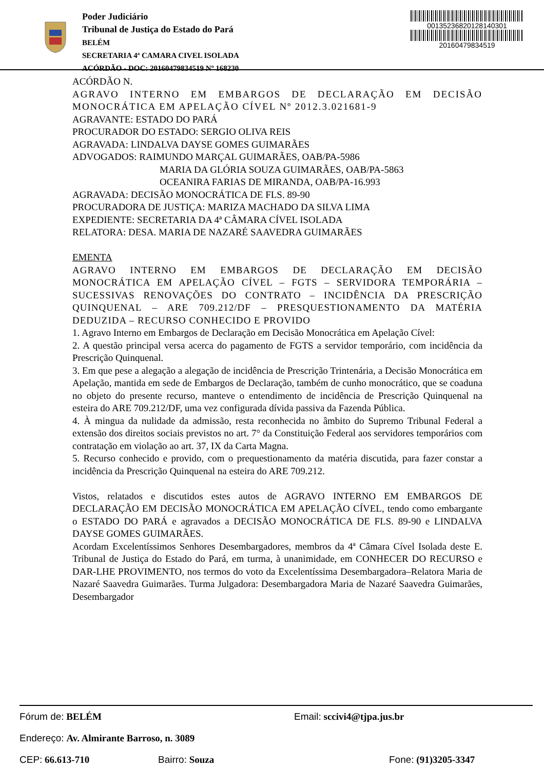Poder Judiciário
Tribunal de Justiça do Estado do Pará
BELÉM
SECRETARIA 4ª CAMARA CIVEL ISOLADA
ACÓRDÃO - DOC: 20160479834519 Nº 168230
00135236820128140301
20160479834519
ACÓRDÃO N.
AGRAVO INTERNO EM EMBARGOS DE DECLARAÇÃO EM DECISÃO MONOCRÁTICA EM APELAÇÃO CÍVEL Nº 2012.3.021681-9
AGRAVANTE: ESTADO DO PARÁ
PROCURADOR DO ESTADO: SERGIO OLIVA REIS
AGRAVADA: LINDALVA DAYSE GOMES GUIMARÃES
ADVOGADOS: RAIMUNDO MARÇAL GUIMARÃES, OAB/PA-5986
MARIA DA GLÓRIA SOUZA GUIMARÃES, OAB/PA-5863
OCEANIRA FARIAS DE MIRANDA, OAB/PA-16.993
AGRAVADA: DECISÃO MONOCRÁTICA DE FLS. 89-90
PROCURADORA DE JUSTIÇA: MARIZA MACHADO DA SILVA LIMA
EXPEDIENTE: SECRETARIA DA 4ª CÂMARA CÍVEL ISOLADA
RELATORA: DESA. MARIA DE NAZARÉ SAAVEDRA GUIMARÃES
EMENTA
AGRAVO INTERNO EM EMBARGOS DE DECLARAÇÃO EM DECISÃO MONOCRÁTICA EM APELAÇÃO CÍVEL – FGTS – SERVIDORA TEMPORÁRIA – SUCESSIVAS RENOVAÇÕES DO CONTRATO – INCIDÊNCIA DA PRESCRIÇÃO QUINQUENAL – ARE 709.212/DF – PRESQUESTIONAMENTO DA MATÉRIA DEDUZIDA – RECURSO CONHECIDO E PROVIDO
1. Agravo Interno em Embargos de Declaração em Decisão Monocrática em Apelação Cível:
2. A questão principal versa acerca do pagamento de FGTS a servidor temporário, com incidência da Prescrição Quinquenal.
3. Em que pese a alegação a alegação de incidência de Prescrição Trintenária, a Decisão Monocrática em Apelação, mantida em sede de Embargos de Declaração, também de cunho monocrático, que se coaduna no objeto do presente recurso, manteve o entendimento de incidência de Prescrição Quinquenal na esteira do ARE 709.212/DF, uma vez configurada dívida passiva da Fazenda Pública.
4. À mingua da nulidade da admissão, resta reconhecida no âmbito do Supremo Tribunal Federal a extensão dos direitos sociais previstos no art. 7° da Constituição Federal aos servidores temporários com contratação em violação ao art. 37, IX da Carta Magna.
5. Recurso conhecido e provido, com o prequestionamento da matéria discutida, para fazer constar a incidência da Prescrição Quinquenal na esteira do ARE 709.212.
Vistos, relatados e discutidos estes autos de AGRAVO INTERNO EM EMBARGOS DE DECLARAÇÃO EM DECISÃO MONOCRÁTICA EM APELAÇÃO CÍVEL, tendo como embargante o ESTADO DO PARÁ e agravados a DECISÃO MONOCRÁTICA DE FLS. 89-90 e LINDALVA DAYSE GOMES GUIMARÃES.
Acordam Excelentíssimos Senhores Desembargadores, membros da 4ª Câmara Cível Isolada deste E. Tribunal de Justiça do Estado do Pará, em turma, à unanimidade, em CONHECER DO RECURSO e DAR-LHE PROVIMENTO, nos termos do voto da Excelentíssima Desembargadora–Relatora Maria de Nazaré Saavedra Guimarães. Turma Julgadora: Desembargadora Maria de Nazaré Saavedra Guimarães, Desembargador
Fórum de: BELÉM Email: sccivi4@tjpa.jus.br
Endereço: Av. Almirante Barroso, n. 3089
CEP: 66.613-710 Bairro: Souza Fone: (91)3205-3347